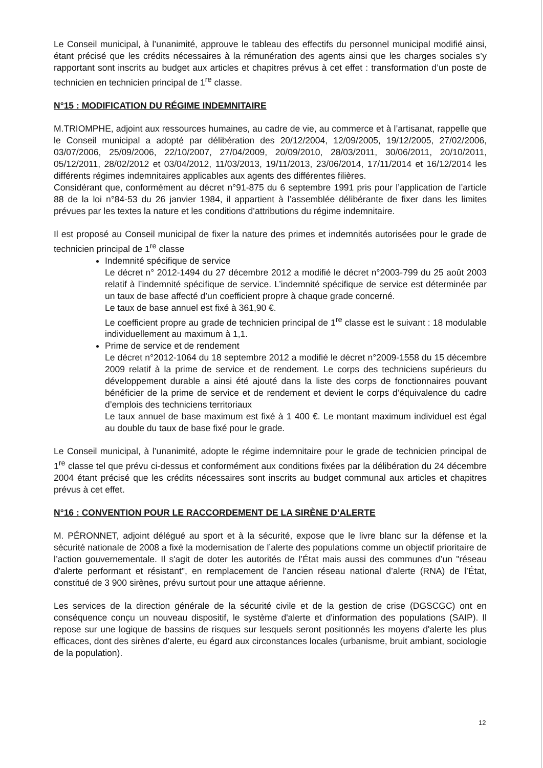Le Conseil municipal, à l’unanimité, approuve le tableau des effectifs du personnel municipal modifié ainsi, étant précisé que les crédits nécessaires à la rémunération des agents ainsi que les charges sociales s’y rapportant sont inscrits au budget aux articles et chapitres prévus à cet effet : transformation d’un poste de technicien en technicien principal de 1<sup>re</sup> classe.
N°15 : MODIFICATION DU RÉGIME INDEMNITAIRE
M.TRIOMPHE, adjoint aux ressources humaines, au cadre de vie, au commerce et à l’artisanat, rappelle que le Conseil municipal a adopté par délibération des 20/12/2004, 12/09/2005, 19/12/2005, 27/02/2006, 03/07/2006, 25/09/2006, 22/10/2007, 27/04/2009, 20/09/2010, 28/03/2011, 30/06/2011, 20/10/2011, 05/12/2011, 28/02/2012 et 03/04/2012, 11/03/2013, 19/11/2013, 23/06/2014, 17/11/2014 et 16/12/2014 les différents régimes indemnitaires applicables aux agents des différentes filières.
Considérant que, conformément au décret n°91-875 du 6 septembre 1991 pris pour l’application de l’article 88 de la loi n°84-53 du 26 janvier 1984, il appartient à l’assemblée délibérante de fixer dans les limites prévues par les textes la nature et les conditions d’attributions du régime indemnitaire.
Il est proposé au Conseil municipal de fixer la nature des primes et indemnités autorisées pour le grade de technicien principal de 1<sup>re</sup> classe
Indemnité spécifique de service
Le décret n° 2012-1494 du 27 décembre 2012 a modifié le décret n°2003-799 du 25 août 2003 relatif à l’indemnité spécifique de service. L’indemnité spécifique de service est déterminée par un taux de base affecté d’un coefficient propre à chaque grade concerné.
Le taux de base annuel est fixé à 361,90 €.
Le coefficient propre au grade de technicien principal de 1<sup>re</sup> classe est le suivant : 18 modulable individuellement au maximum à 1,1.
Prime de service et de rendement
Le décret n°2012-1064 du 18 septembre 2012 a modifié le décret n°2009-1558 du 15 décembre 2009 relatif à la prime de service et de rendement. Le corps des techniciens supérieurs du développement durable a ainsi été ajouté dans la liste des corps de fonctionnaires pouvant bénéficier de la prime de service et de rendement et devient le corps d’équivalence du cadre d’emplois des techniciens territoriaux
Le taux annuel de base maximum est fixé à 1 400 €. Le montant maximum individuel est égal au double du taux de base fixé pour le grade.
Le Conseil municipal, à l’unanimité, adopte le régime indemnitaire pour le grade de technicien principal de 1<sup>re</sup> classe tel que prévu ci-dessus et conformément aux conditions fixées par la délibération du 24 décembre 2004 étant précisé que les crédits nécessaires sont inscrits au budget communal aux articles et chapitres prévus à cet effet.
N°16 : CONVENTION POUR LE RACCORDEMENT DE LA SIRÈNE D’ALERTE
M. PÉRONNET, adjoint délégué au sport et à la sécurité, expose que le livre blanc sur la défense et la sécurité nationale de 2008 a fixé la modernisation de l’alerte des populations comme un objectif prioritaire de l’action gouvernementale. Il s'agit de doter les autorités de l’État mais aussi des communes d’un "réseau d'alerte performant et résistant", en remplacement de l’ancien réseau national d’alerte (RNA) de l’État, constitué de 3 900 sirènes, prévu surtout pour une attaque aérienne.
Les services de la direction générale de la sécurité civile et de la gestion de crise (DGSCGC) ont en conséquence conçu un nouveau dispositif, le système d'alerte et d'information des populations (SAIP). Il repose sur une logique de bassins de risques sur lesquels seront positionnés les moyens d'alerte les plus efficaces, dont des sirènes d’alerte, eu égard aux circonstances locales (urbanisme, bruit ambiant, sociologie de la population).
12